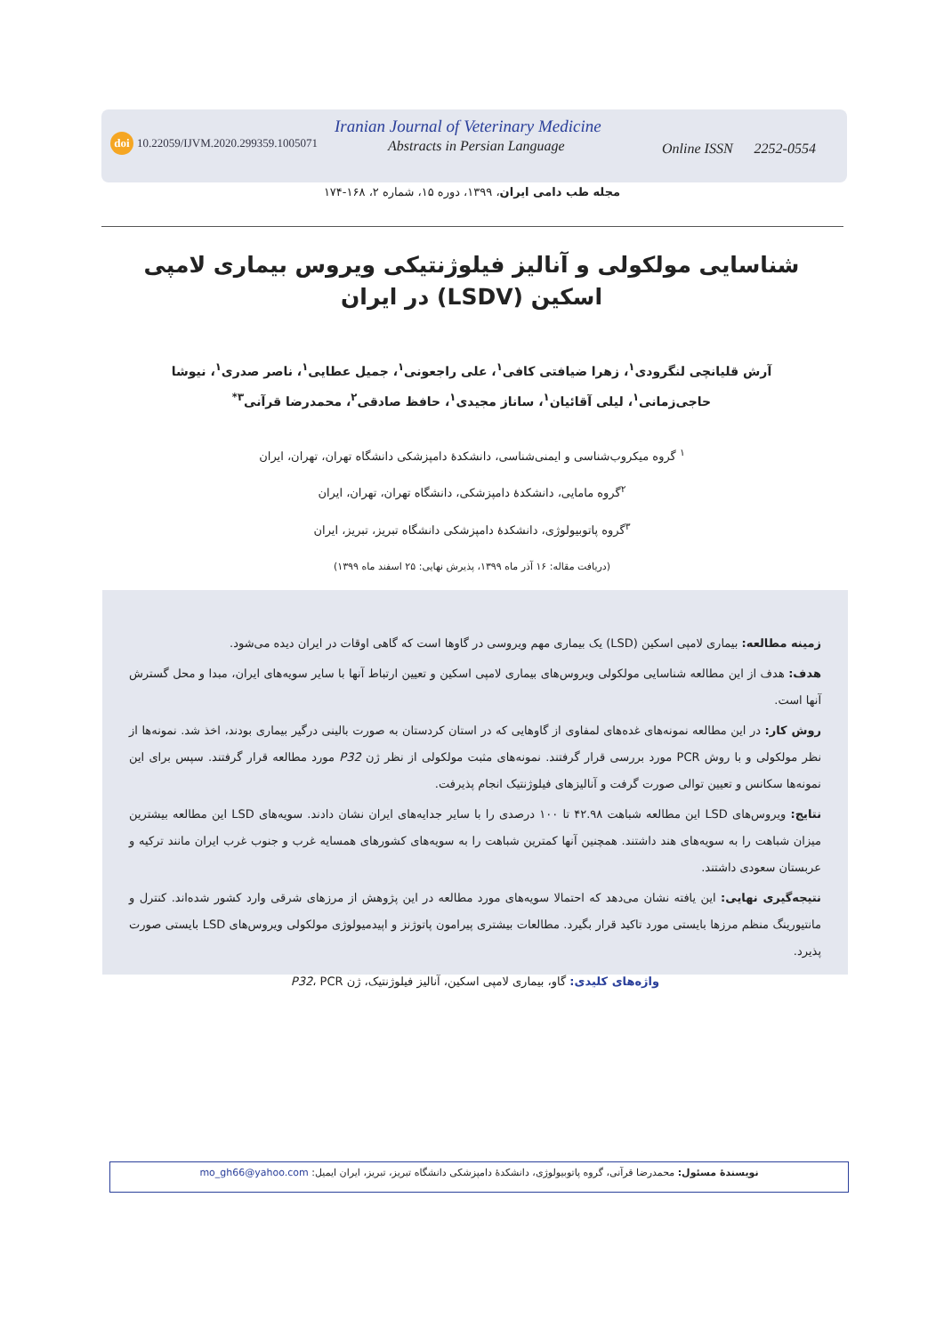doi 10.22059/IJVM.2020.299359.1005071
Iranian Journal of Veterinary Medicine
Abstracts in Persian Language Online ISSN 2252-0554
مجله طب دامی ایران، ۱۳۹۹، دوره ۱۵، شماره ۲، ۱۶۸-۱۷۴
شناسایی مولکولی و آنالیز فیلوژنتیکی ویروس بیماری لامپی اسکین (LSDV) در ایران
آرش قلیانچی لنگرودی<sup>۱</sup>، زهرا ضیافتی کافی<sup>۱</sup>، علی راجعونی<sup>۱</sup>، جمیل عطایی<sup>۱</sup>، ناصر صدری<sup>۱</sup>، نیوشا حاجی‌زمانی<sup>۱</sup>، لیلی آقائیان<sup>۱</sup>، ساناز مجیدی<sup>۱</sup>، حافظ صادقی<sup>۲</sup>، محمدرضا قرآنی<sup>۳*</sup>
<sup>۱</sup> گروه میکروب‌شناسی و ایمنی‌شناسی، دانشکدهٔ دامپزشکی دانشگاه تهران، تهران، ایران
<sup>۲</sup> گروه مامایی، دانشکدهٔ دامپزشکی، دانشگاه تهران، تهران، ایران
<sup>۳</sup> گروه پاتوبیولوژی، دانشکدهٔ دامپزشکی دانشگاه تبریز، تبریز، ایران
(دریافت مقاله: ۱۶ آذر ماه ۱۳۹۹، پذیرش نهایی: ۲۵ اسفند ماه ۱۳۹۹)
زمینه مطالعه: بیماری لامپی اسکین (LSD) یک بیماری مهم ویروسی در گاوها است که گاهی اوقات در ایران دیده می‌شود.
هدف: هدف از این مطالعه شناسایی مولکولی ویروس‌های بیماری لامپی اسکین و تعیین ارتباط آنها با سایر سویه‌های ایران، مبدا و محل گسترش آنها است.
روش کار: در این مطالعه نمونه‌های غده‌های لمفاوی از گاوهایی که در استان کردستان به صورت بالینی درگیر بیماری بودند، اخذ شد. نمونه‌ها از نظر مولکولی و با روش PCR مورد بررسی قرار گرفتند. نمونه‌های مثبت مولکولی از نظر ژن P32 مورد مطالعه قرار گرفتند. سپس برای این نمونه‌ها سکانس و تعیین توالی صورت گرفت و آنالیزهای فیلوژنتیک انجام پذیرفت.
نتایج: ویروس‌های LSD این مطالعه شباهت ۴۲.۹۸ تا ۱۰۰ درصدی را با سایر جدایه‌های ایران نشان دادند. سویه‌های LSD این مطالعه بیشترین میزان شباهت را به سویه‌های هند داشتند. همچنین آنها کمترین شباهت را به سویه‌های کشورهای همسایه غرب و جنوب غرب ایران مانند ترکیه و عربستان سعودی داشتند.
نتیجه‌گیری نهایی: این یافته نشان می‌دهد که احتمالا سویه‌های مورد مطالعه در این پژوهش از مرزهای شرقی وارد کشور شده‌اند. کنترل و مانتیورینگ منظم مرزها بایستی مورد تاکید قرار بگیرد. مطالعات بیشتری پیرامون پاتوژنز و اپیدمیولوژی مولکولی ویروس‌های LSD بایستی صورت پذیرد.
واژه‌های کلیدی: گاو، بیماری لامپی اسکین، آنالیز فیلوژنتیک، ژن P32، PCR
نویسندهٔ مسئول: محمدرضا قرآنی، گروه پاتوبیولوژی، دانشکدهٔ دامپزشکی دانشگاه تبریز، تبریز، ایران ایمیل: mo_gh66@yahoo.com